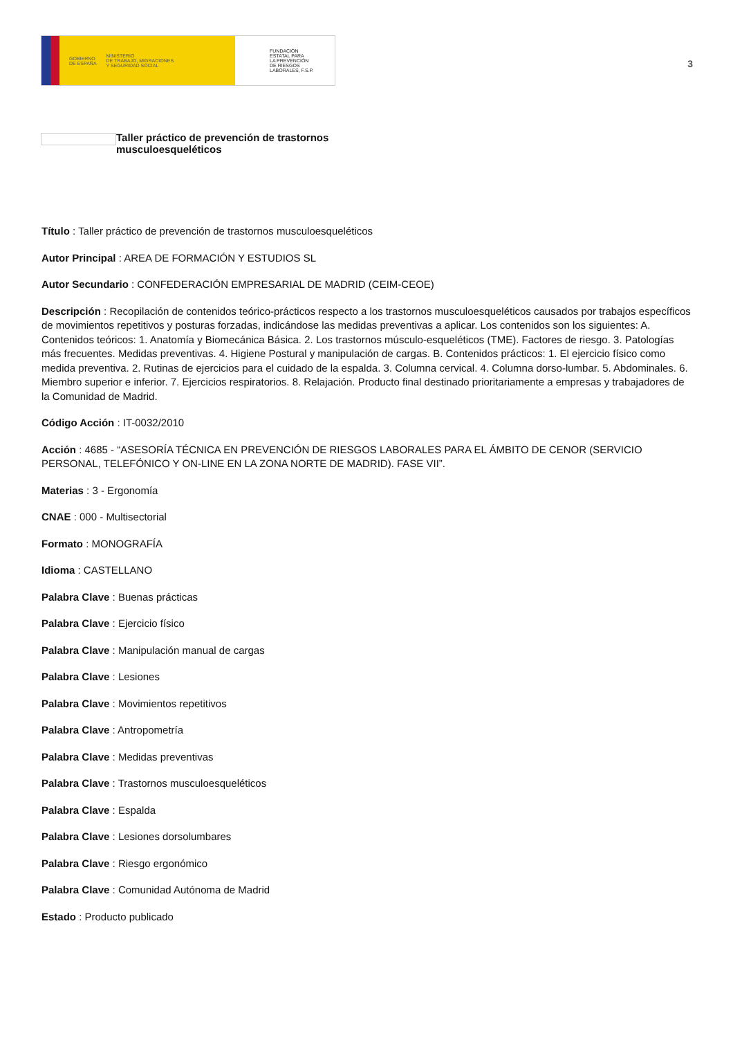GOBIERNO
DE ESPAÑA MINISTERIO
DE TRABAJO, MIGRACIONES
Y SEGURIDAD SOCIAL
FUNDACIÓN
ESTATAL PARA
LA PREVENCIÓN
DE RIESGOS
LABORALES, F.S.P.
3
Taller práctico de prevención de trastornos
musculoesqueléticos
Título : Taller práctico de prevención de trastornos musculoesqueléticos
Autor Principal : AREA DE FORMACIÓN Y ESTUDIOS SL
Autor Secundario : CONFEDERACIÓN EMPRESARIAL DE MADRID (CEIM-CEOE)
Descripción : Recopilación de contenidos teórico-prácticos respecto a los trastornos musculoesqueléticos causados por trabajos específicos de movimientos repetitivos y posturas forzadas, indicándose las medidas preventivas a aplicar. Los contenidos son los siguientes: A. Contenidos teóricos: 1. Anatomía y Biomecánica Básica. 2. Los trastornos músculo-esqueléticos (TME). Factores de riesgo. 3. Patologías más frecuentes. Medidas preventivas. 4. Higiene Postural y manipulación de cargas. B. Contenidos prácticos: 1. El ejercicio físico como medida preventiva. 2. Rutinas de ejercicios para el cuidado de la espalda. 3. Columna cervical. 4. Columna dorso-lumbar. 5. Abdominales. 6. Miembro superior e inferior. 7. Ejercicios respiratorios. 8. Relajación. Producto final destinado prioritariamente a empresas y trabajadores de la Comunidad de Madrid.
Código Acción : IT-0032/2010
Acción : 4685 - “ASESORÍA TÉCNICA EN PREVENCIÓN DE RIESGOS LABORALES PARA EL ÁMBITO DE CENOR (SERVICIO PERSONAL, TELEFÓNICO Y ON-LINE EN LA ZONA NORTE DE MADRID). FASE VII”.
Materias : 3 - Ergonomía
CNAE : 000 - Multisectorial
Formato : MONOGRAFÍA
Idioma : CASTELLANO
Palabra Clave : Buenas prácticas
Palabra Clave : Ejercicio físico
Palabra Clave : Manipulación manual de cargas
Palabra Clave : Lesiones
Palabra Clave : Movimientos repetitivos
Palabra Clave : Antropometría
Palabra Clave : Medidas preventivas
Palabra Clave : Trastornos musculoesqueléticos
Palabra Clave : Espalda
Palabra Clave : Lesiones dorsolumbares
Palabra Clave : Riesgo ergonómico
Palabra Clave : Comunidad Autónoma de Madrid
Estado : Producto publicado